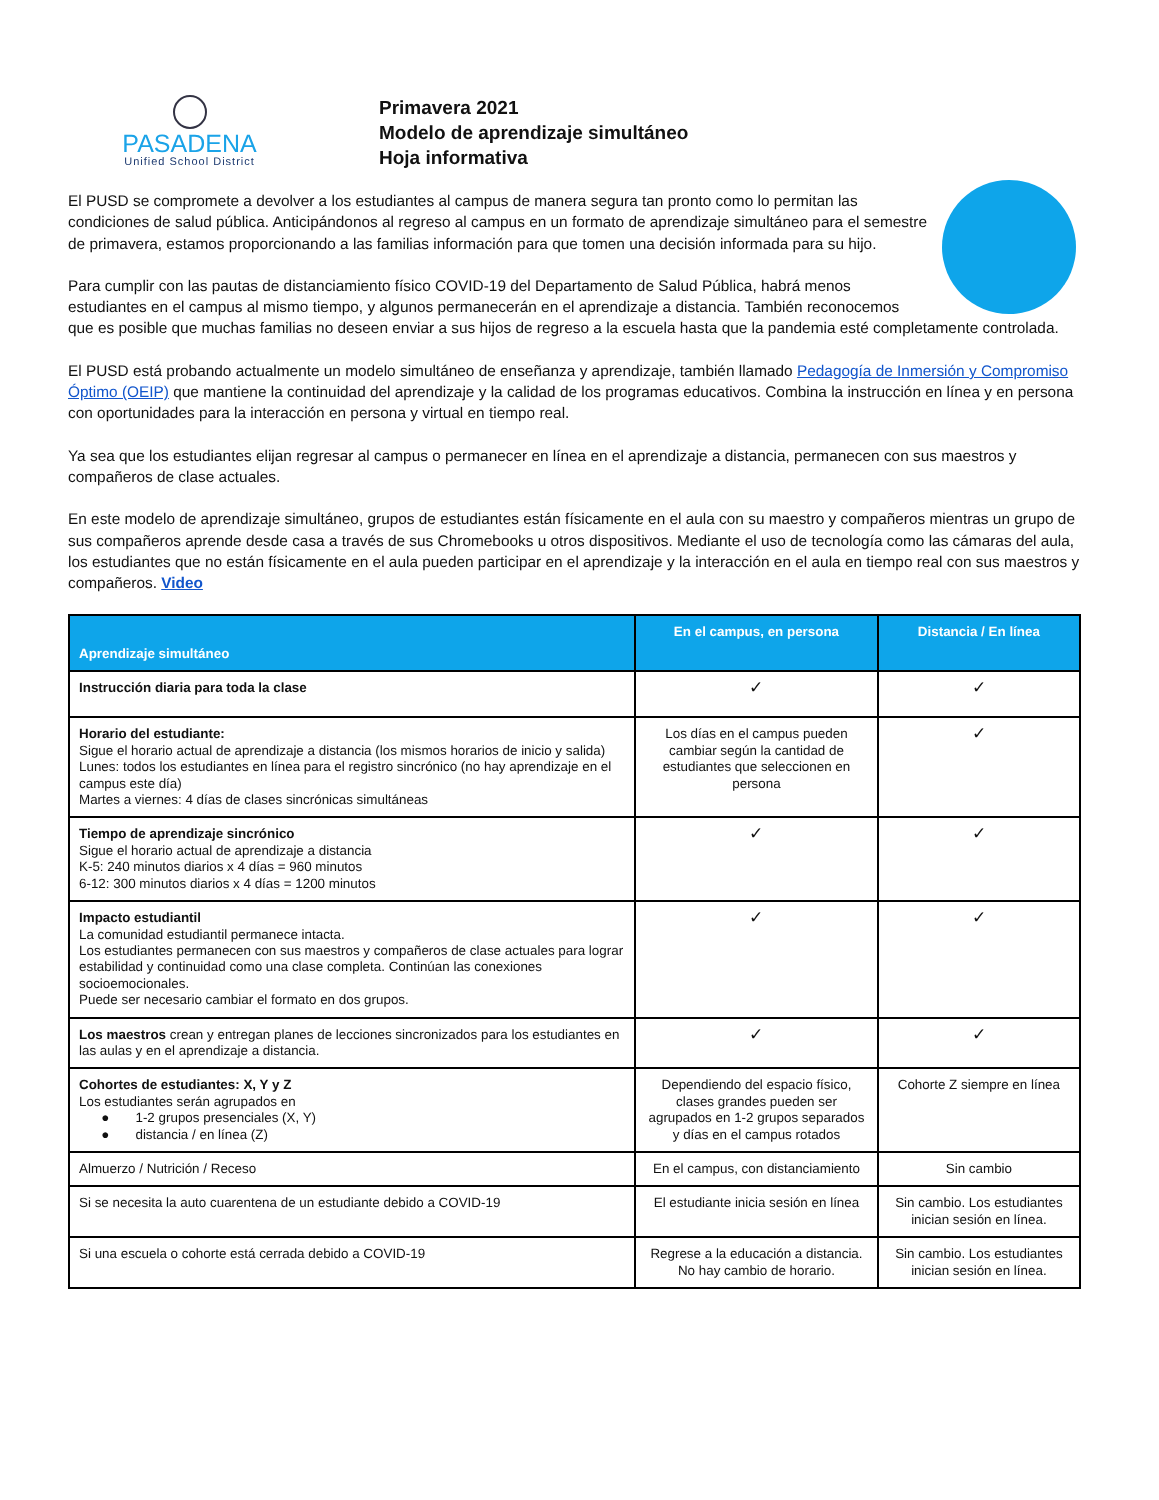PASADENA
Unified School District
Primavera 2021
Modelo de aprendizaje simultáneo
Hoja informativa
El PUSD se compromete a devolver a los estudiantes al campus de manera segura tan pronto como lo permitan las condiciones de salud pública. Anticipándonos al regreso al campus en un formato de aprendizaje simultáneo para el semestre de primavera, estamos proporcionando a las familias información para que tomen una decisión informada para su hijo.
Para cumplir con las pautas de distanciamiento físico COVID-19 del Departamento de Salud Pública, habrá menos estudiantes en el campus al mismo tiempo, y algunos permanecerán en el aprendizaje a distancia. También reconocemos que es posible que muchas familias no deseen enviar a sus hijos de regreso a la escuela hasta que la pandemia esté completamente controlada.
El PUSD está probando actualmente un modelo simultáneo de enseñanza y aprendizaje, también llamado Pedagogía de Inmersión y Compromiso Óptimo (OEIP) que mantiene la continuidad del aprendizaje y la calidad de los programas educativos. Combina la instrucción en línea y en persona con oportunidades para la interacción en persona y virtual en tiempo real.
Ya sea que los estudiantes elijan regresar al campus o permanecer en línea en el aprendizaje a distancia, permanecen con sus maestros y compañeros de clase actuales.
En este modelo de aprendizaje simultáneo, grupos de estudiantes están físicamente en el aula con su maestro y compañeros mientras un grupo de sus compañeros aprende desde casa a través de sus Chromebooks u otros dispositivos. Mediante el uso de tecnología como las cámaras del aula, los estudiantes que no están físicamente en el aula pueden participar en el aprendizaje y la interacción en el aula en tiempo real con sus maestros y compañeros. Video
| Aprendizaje simultáneo | En el campus, en persona | Distancia / En línea |
| --- | --- | --- |
| Instrucción diaria para toda la clase | ✓ | ✓ |
| Horario del estudiante: Sigue el horario actual de aprendizaje a distancia (los mismos horarios de inicio y salida) Lunes: todos los estudiantes en línea para el registro sincrónico (no hay aprendizaje en el campus este día) Martes a viernes: 4 días de clases sincrónicas simultáneas | Los días en el campus pueden cambiar según la cantidad de estudiantes que seleccionen en persona | ✓ |
| Tiempo de aprendizaje sincrónico Sigue el horario actual de aprendizaje a distancia K-5: 240 minutos diarios x 4 días = 960 minutos 6-12: 300 minutos diarios x 4 días = 1200 minutos | ✓ | ✓ |
| Impacto estudiantil La comunidad estudiantil permanece intacta. Los estudiantes permanecen con sus maestros y compañeros de clase actuales para lograr estabilidad y continuidad como una clase completa. Continúan las conexiones socioemocionales. Puede ser necesario cambiar el formato en dos grupos. | ✓ | ✓ |
| Los maestros crean y entregan planes de lecciones sincronizados para los estudiantes en las aulas y en el aprendizaje a distancia. | ✓ | ✓ |
| Cohortes de estudiantes: X, Y y Z Los estudiantes serán agrupados en ● 1-2 grupos presenciales (X, Y) ● distancia / en línea (Z) | Dependiendo del espacio físico, clases grandes pueden ser agrupados en 1-2 grupos separados y días en el campus rotados | Cohorte Z siempre en línea |
| Almuerzo / Nutrición / Receso | En el campus, con distanciamiento | Sin cambio |
| Si se necesita la auto cuarentena de un estudiante debido a COVID-19 | El estudiante inicia sesión en línea | Sin cambio. Los estudiantes inician sesión en línea. |
| Si una escuela o cohorte está cerrada debido a COVID-19 | Regrese a la educación a distancia. No hay cambio de horario. | Sin cambio. Los estudiantes inician sesión en línea. |